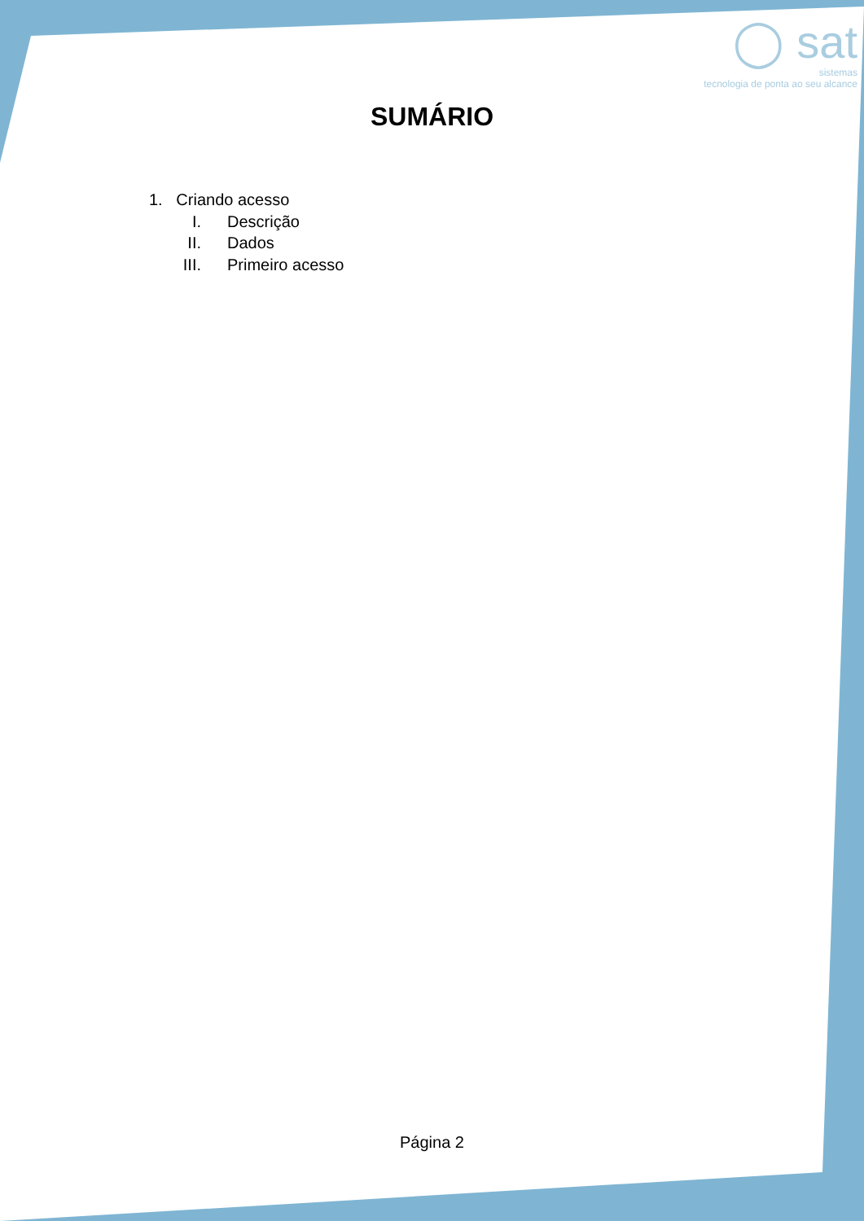◯ sat
sistemas
tecnologia de ponta ao seu alcance
SUMÁRIO
1. Criando acesso
I. Descrição
II. Dados
III. Primeiro acesso
Página 2